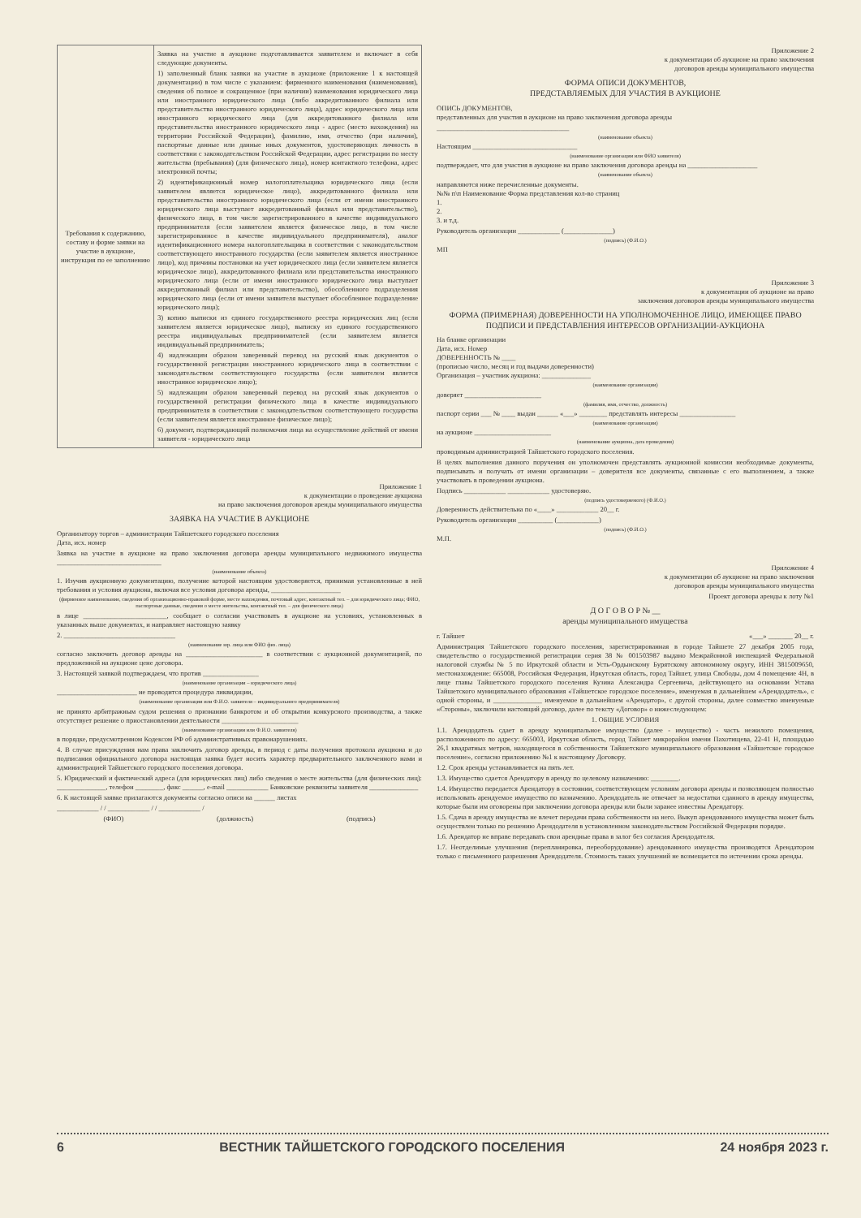| Требования к содержанию, составу и форме заявки на участие в аукционе, инструкция по ее заполнению | Заявка на участие в аукционе подготавливается заявителем и включает в себя следующие документы. 1) заполненный бланк заявки на участие в аукционе (приложение 1 к настоящей документации) в том числе с указанием: фирменного наименования (наименования), сведения об полное и сокращенное (при наличии) наименования юридического лица или иностранного юридического лица (либо аккредитованного филиала или представительства иностранного юридического лица), адрес юридического лица или иностранного юридического лица (для аккредитованного филиала или представительства иностранного юридического лица - адрес (место нахождения) на территории Российской Федерации), фамилию, имя, отчество (при наличии), паспортные данные или данные иных документов, удостоверяющих личность в соответствии с законодательством Российской Федерации, адрес регистрации по месту жительства (пребывания) (для физического лица), номер контактного телефона, адрес электронной почты; 2) идентификационный номер налогоплательщика юридического лица (если заявителем является юридическое лицо), аккредитованного филиала или представительства иностранного юридического лица (если от имени иностранного юридического лица выступает аккредитованный филиал или представительство), физического лица, в том числе зарегистрированного в качестве индивидуального предпринимателя (если заявителем является физическое лицо, в том числе зарегистрированное в качестве индивидуального предпринимателя), аналог идентификационного номера налогоплательщика в соответствии с законодательством соответствующего иностранного государства (если заявителем является иностранное лицо), код причины постановки на учет юридического лица (если заявителем является юридическое лицо), аккредитованного филиала или представительства иностранного юридического лица (если от имени иностранного юридического лица выступает аккредитованный филиал или представительство), обособленного подразделения юридического лица (если от имени заявителя выступает обособленное подразделение юридического лица); 3) копию выписки из единого государственного реестра юридических лиц (если заявителем является юридическое лицо), выписку из единого государственного реестра индивидуальных предпринимателей (если заявителем является индивидуальный предприниматель; 4) надлежащим образом заверенный перевод на русский язык документов о государственной регистрации иностранного юридического лица в соответствии с законодательством соответствующего государства (если заявителем является иностранное юридическое лицо); 5) надлежащим образом заверенный перевод на русский язык документов о государственной регистрации физического лица в качестве индивидуального предпринимателя в соответствии с законодательством соответствующего государства (если заявителем является иностранное физическое лицо); 6) документ, подтверждающий полномочия лица на осуществление действий от имени заявителя - юридического лица |
Приложение 1
к документации о проведение аукциона
на право заключения договоров аренды муниципального имущества
ЗАЯВКА НА УЧАСТИЕ В АУКЦИОНЕ
Организатору торгов – администрации Тайшетского городского поселения
Дата, исх. номер
Заявка на участие в аукционе на право заключения договора аренды муниципального недвижимого имущества ______________________________
(наименование объекта)
1. Изучив аукционную документацию, получение которой настоящим удостоверяется, принимая установленные в ней требования и условия аукциона, включая все условия договора аренды, ____________________
(фирменное наименование, сведения об организационно-правовой форме, месте нахождения, почтовый адрес, контактный тел. – для юридического лица; ФИО, паспортные данные, сведения о месте жительства, контактный тел. – для физического лица)
в лице ________________________, сообщает о согласии участвовать в аукционе на условиях, установленных в указанных выше документах, и направляет настоящую заявку
2. ________________________________
(наименование юр. лица или ФИО физ. лица)
согласно заключить договор аренды на ______________________ в соответствии с аукционной документацией, по предложенной на аукционе цене договора.
3. Настоящей заявкой подтверждаем, что против ________________
(наименование организации – юридического лица)
_______________________ не проводится процедура ликвидации,
(наименование организации или Ф.И.О. заявителя – индивидуального предпринимателя)
не принято арбитражным судом решения о признании банкротом и об открытии конкурсного производства, а также отсутствует решение о приостановлении деятельности ______________________
(наименование организации или Ф.И.О. заявителя)
в порядке, предусмотренном Кодексом РФ об административных правонарушениях.
4. В случае присуждения нам права заключить договор аренды, в период с даты получения протокола аукциона и до подписания официального договора настоящая заявка будет носить характер предварительного заключенного нами и администрацией Тайшетского городского поселения договора.
5. Юридический и фактический адреса (для юридических лиц) либо сведения о месте жительства (для физических лиц): ______________, телефон ________, факс ______, e-mail ____________ Банковские реквизиты заявителя ______________
6. К настоящей заявке прилагаются документы согласно описи на ______ листах
____________ / / ____________ / / ____________ /
(ФИО) (должность) (подпись)
Приложение 2
к документации об аукционе на право заключения
договоров аренды муниципального имущества
ФОРМА ОПИСИ ДОКУМЕНТОВ,
ПРЕДСТАВЛЯЕМЫХ ДЛЯ УЧАСТИЯ В АУКЦИОНЕ
ОПИСЬ ДОКУМЕНТОВ,
представленных для участия в аукционе на право заключения договора аренды
______________________________________
(наименование объекта)
Настоящим ______________________________
(наименование организации или ФИО заявителя)
подтверждает, что для участия в аукционе на право заключения договора аренды на ____________________
(наименование объекта)
направляются ниже перечисленные документы.
№№ п\п Наименование Форма представления кол-во страниц
1.
2.
3. и т.д.
Руководитель организации ____________ (______________)
(подпись) (Ф.И.О.)
МП
Приложение 3
к документации об аукционе на право
заключения договоров аренды муниципального имущества
ФОРМА (ПРИМЕРНАЯ) ДОВЕРЕННОСТИ НА УПОЛНОМОЧЕННОЕ ЛИЦО, ИМЕЮЩЕЕ ПРАВО ПОДПИСИ И ПРЕДСТАВЛЕНИЯ ИНТЕРЕСОВ ОРГАНИЗАЦИИ-АУКЦИОНА
На бланке организации
Дата, исх. Номер
ДОВЕРЕННОСТЬ № ____
(прописью число, месяц и год выдачи доверенности)
Организация – участник аукциона: ______________
(наименование организации)
доверяет ______________________
(фамилия, имя, отчество, должность)
паспорт серии ___ № ____ выдан ______ «___» ________ представлять интересы ________________
(наименование организации)
на аукционе ______________________
(наименование аукциона, дата проведения)
проводимым администрацией Тайшетского городского поселения.
В целях выполнения данного поручения он уполномочен представлять аукционной комиссии необходимые документы, подписывать и получать от имени организации – доверителя все документы, связанные с его выполнением, а также участвовать в проведении аукциона.
Подпись ____________ ____________ удостоверяю.
(подпись удостоверяемого) (Ф.И.О.)
Доверенность действительна по «____» ____________ 20__ г.
Руководитель организации __________ (____________)
(подпись) (Ф.И.О.)
М.П.
Приложение 4
к документации об аукционе на право заключения
договоров аренды муниципального имущества
Проект договора аренды к лоту №1
Д О Г О В О Р № __
аренды муниципального имущества
г. Тайшет «___» _______ 20__ г.
Администрация Тайшетского городского поселения, зарегистрированная в городе Тайшете 27 декабря 2005 года, свидетельство о государственной регистрации серия 38 № 001503987 выдано Межрайонной инспекцией Федеральной налоговой службы № 5 по Иркутской области и Усть-Ордынскому Бурятскому автономному округу, ИНН 3815009650, местонахождение: 665008, Российская Федерация, Иркутская область, город Тайшет, улица Свободы, дом 4 помещение 4Н, в лице главы Тайшетского городского поселения Кузина Александра Сергеевича, действующего на основании Устава Тайшетского муниципального образования «Тайшетское городское поселение», именуемая в дальнейшем «Арендодатель», с одной стороны, и ______________ именуемое в дальнейшем «Арендатор», с другой стороны, далее совместно именуемые «Стороны», заключили настоящий договор, далее по тексту «Договор» о нижеследующем:
1. ОБЩИЕ УСЛОВИЯ
1.1. Арендодатель сдает в аренду муниципальное имущество (далее - имущество) - часть нежилого помещения, расположенного по адресу: 665003, Иркутская область, город Тайшет микрорайон имени Пахотищева, 22-41 Н, площадью 26,1 квадратных метров, находящегося в собственности Тайшетского муниципального образования «Тайшетское городское поселение», согласно приложению №1 к настоящему Договору.
1.2. Срок аренды устанавливается на пять лет.
1.3. Имущество сдается Арендатору в аренду по целевому назначению: ________.
1.4. Имущество передается Арендатору в состоянии, соответствующем условиям договора аренды и позволяющем полностью использовать арендуемое имущество по назначению. Арендодатель не отвечает за недостатки сданного в аренду имущества, которые были им оговорены при заключении договора аренды или были заранее известны Арендатору.
1.5. Сдача в аренду имущества не влечет передачи права собственности на него. Выкуп арендованного имущества может быть осуществлен только по решению Арендодателя в установленном законодательством Российской Федерации порядке.
1.6. Арендатор не вправе передавать свои арендные права в залог без согласия Арендодателя.
1.7. Неотделимые улучшения (перепланировка, переоборудование) арендованного имущества производятся Арендатором только с письменного разрешения Арендодателя. Стоимость таких улучшений не возмещается по истечении срока аренды.
6 ВЕСТНИК ТАЙШЕТСКОГО ГОРОДСКОГО ПОСЕЛЕНИЯ 24 ноября 2023 г.